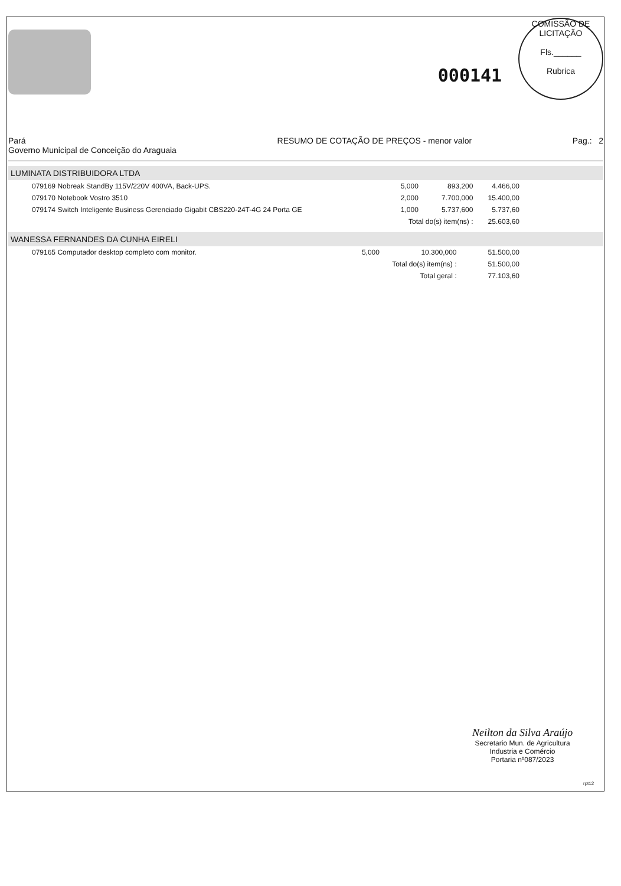000141
COMISSÃO DE LICITAÇÃO
Fls.______
Rubrica
Pará
Governo Municipal de Conceição do Araguaia
RESUMO DE COTAÇÃO DE PREÇOS - menor valor
Pag.: 2
LUMINATA DISTRIBUIDORA LTDA
| 079169 Nobreak StandBy 115V/220V 400VA, Back-UPS. | 5,000 | 893,200 | 4.466,00 |
| 079170 Notebook Vostro 3510 | 2,000 | 7.700,000 | 15.400,00 |
| 079174 Switch Inteligente Business Gerenciado Gigabit CBS220-24T-4G 24 Porta GE | 1,000 | 5.737,600 | 5.737,60 |
| | Total do(s) item(ns) : | | 25.603,60 |
WANESSA FERNANDES DA CUNHA EIRELI
| 079165 Computador desktop completo com monitor. | 5,000 | 10.300,000 | 51.500,00 |
| | Total do(s) item(ns) : | | 51.500,00 |
| | Total geral : | | 77.103,60 |
Neilton da Silva Araújo
Secretario Mun. de Agricultura
Industria e Comércio
Portaria nº087/2023
rpt12